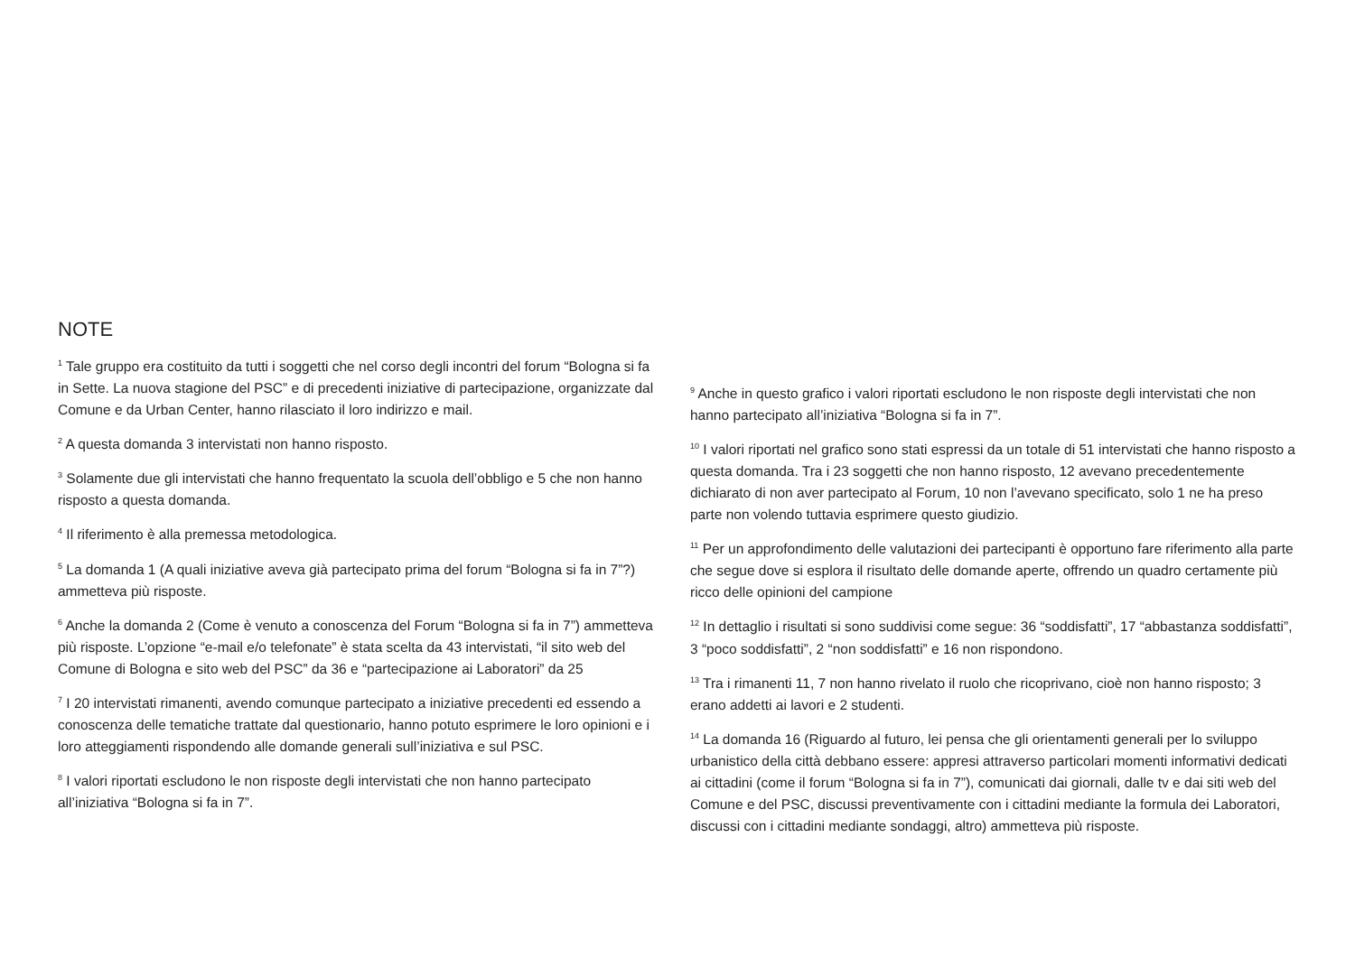NOTE
<sup>1</sup> Tale gruppo era costituito da tutti i soggetti che nel corso degli incontri del forum “Bologna si fa in Sette. La nuova stagione del PSC” e di precedenti iniziative di partecipazione, organizzate dal Comune e da Urban Center, hanno rilasciato il loro indirizzo e mail.
<sup>2</sup> A questa domanda 3 intervistati non hanno risposto.
<sup>3</sup> Solamente due gli intervistati che hanno frequentato la scuola dell’obbligo e 5 che non hanno risposto a questa domanda.
<sup>4</sup> Il riferimento è alla premessa metodologica.
<sup>5</sup> La domanda 1 (A quali iniziative aveva già partecipato prima del forum “Bologna si fa in 7”?) ammetteva più risposte.
<sup>6</sup> Anche la domanda 2 (Come è venuto a conoscenza del Forum “Bologna si fa in 7”) ammetteva più risposte. L’opzione “e-mail e/o telefonate” è stata scelta da 43 intervistati, “il sito web del Comune di Bologna e sito web del PSC” da 36 e “partecipazione ai Laboratori” da 25
<sup>7</sup> I 20 intervistati rimanenti, avendo comunque partecipato a iniziative precedenti ed essendo a conoscenza delle tematiche trattate dal questionario, hanno potuto esprimere le loro opinioni e i loro atteggiamenti rispondendo alle domande generali sull’iniziativa e sul PSC.
<sup>8</sup> I valori riportati escludono le non risposte degli intervistati che non hanno partecipato all’iniziativa “Bologna si fa in 7”.
<sup>9</sup> Anche in questo grafico i valori riportati escludono le non risposte degli intervistati che non hanno partecipato all’iniziativa “Bologna si fa in 7”.
<sup>10</sup> I valori riportati nel grafico sono stati espressi da un totale di 51 intervistati che hanno risposto a questa domanda. Tra i 23 soggetti che non hanno risposto, 12 avevano precedentemente dichiarato di non aver partecipato al Forum, 10 non l’avevano specificato, solo 1 ne ha preso parte non volendo tuttavia esprimere questo giudizio.
<sup>11</sup> Per un approfondimento delle valutazioni dei partecipanti è opportuno fare riferimento alla parte che segue dove si esplora il risultato delle domande aperte, offrendo un quadro certamente più ricco delle opinioni del campione
<sup>12</sup> In dettaglio i risultati si sono suddivisi come segue: 36 “soddisfatti”, 17 “abbastanza soddisfatti”, 3 “poco soddisfatti”, 2 “non soddisfatti” e 16 non rispondono.
<sup>13</sup> Tra i rimanenti 11, 7 non hanno rivelato il ruolo che ricoprivano, cioè non hanno risposto; 3 erano addetti ai lavori e 2 studenti.
<sup>14</sup> La domanda 16 (Riguardo al futuro, lei pensa che gli orientamenti generali per lo sviluppo urbanistico della città debbano essere: appresi attraverso particolari momenti informativi dedicati ai cittadini (come il forum “Bologna si fa in 7”), comunicati dai giornali, dalle tv e dai siti web del Comune e del PSC, discussi preventivamente con i cittadini mediante la formula dei Laboratori, discussi con i cittadini mediante sondaggi, altro) ammetteva più risposte.